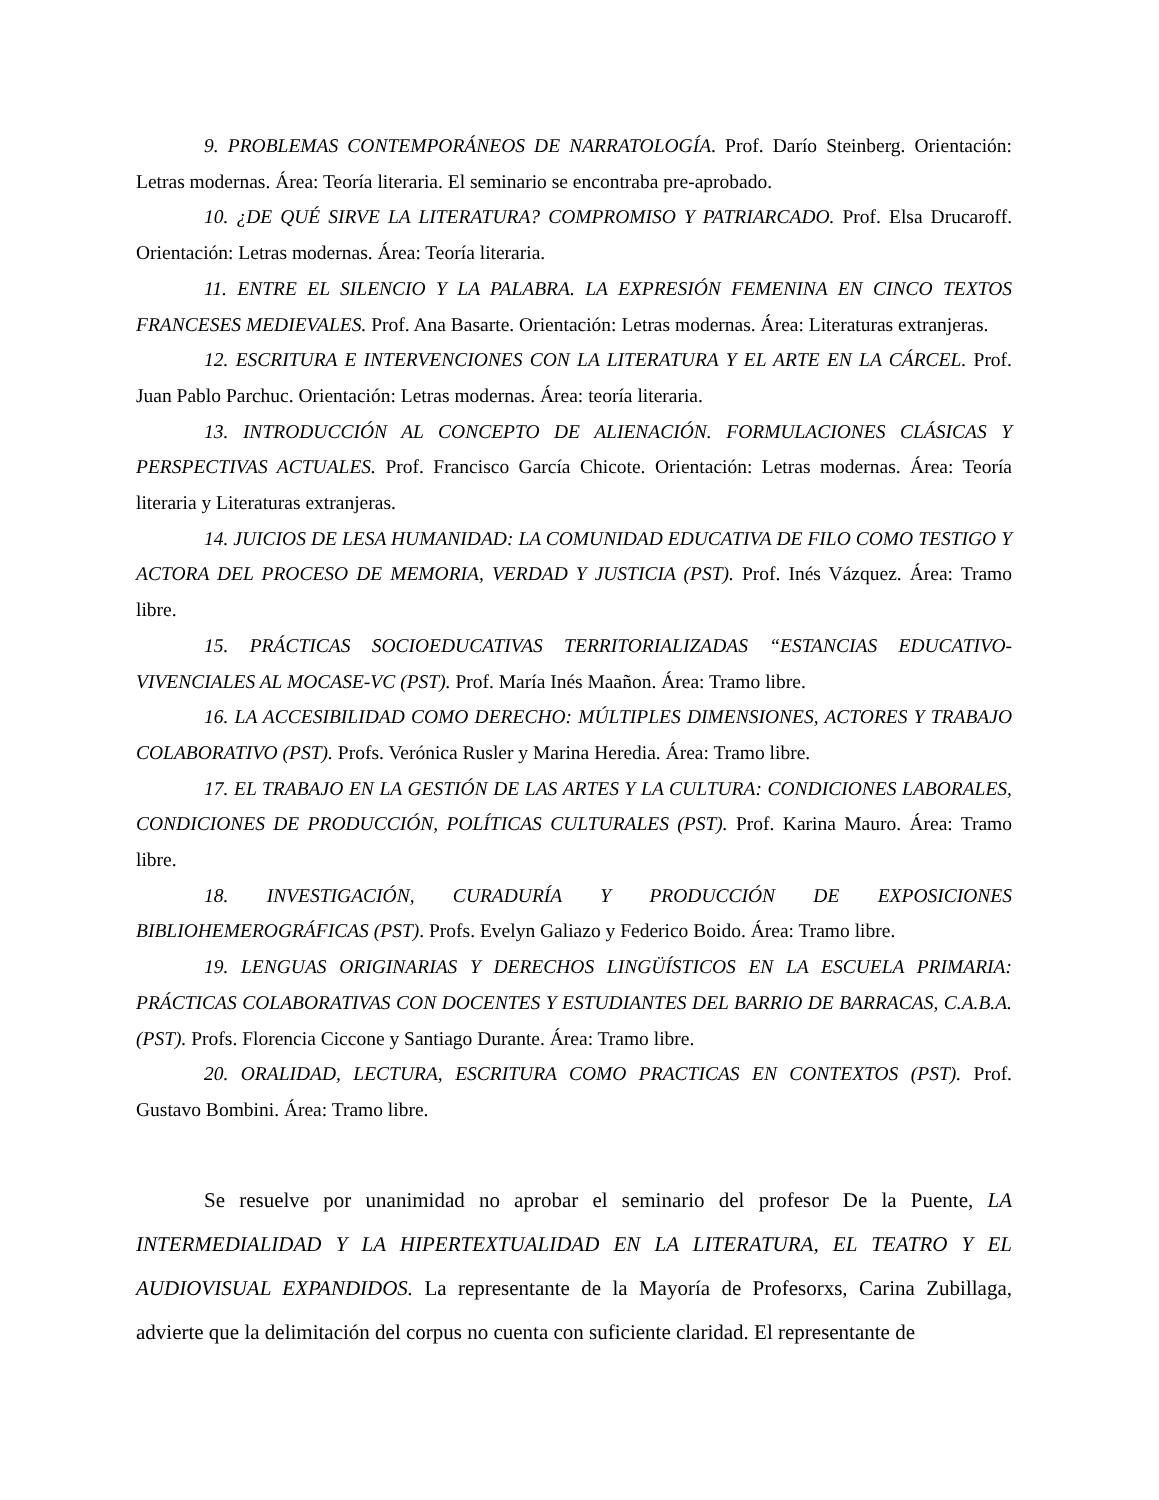9. PROBLEMAS CONTEMPORÁNEOS DE NARRATOLOGÍA. Prof. Darío Steinberg. Orientación: Letras modernas. Área: Teoría literaria. El seminario se encontraba pre-aprobado.
10. ¿DE QUÉ SIRVE LA LITERATURA? COMPROMISO Y PATRIARCADO. Prof. Elsa Drucaroff. Orientación: Letras modernas. Área: Teoría literaria.
11. ENTRE EL SILENCIO Y LA PALABRA. LA EXPRESIÓN FEMENINA EN CINCO TEXTOS FRANCESES MEDIEVALES. Prof. Ana Basarte. Orientación: Letras modernas. Área: Literaturas extranjeras.
12. ESCRITURA E INTERVENCIONES CON LA LITERATURA Y EL ARTE EN LA CÁRCEL. Prof. Juan Pablo Parchuc. Orientación: Letras modernas. Área: teoría literaria.
13. INTRODUCCIÓN AL CONCEPTO DE ALIENACIÓN. FORMULACIONES CLÁSICAS Y PERSPECTIVAS ACTUALES. Prof. Francisco García Chicote. Orientación: Letras modernas. Área: Teoría literaria y Literaturas extranjeras.
14. JUICIOS DE LESA HUMANIDAD: LA COMUNIDAD EDUCATIVA DE FILO COMO TESTIGO Y ACTORA DEL PROCESO DE MEMORIA, VERDAD Y JUSTICIA (PST). Prof. Inés Vázquez. Área: Tramo libre.
15. PRÁCTICAS SOCIOEDUCATIVAS TERRITORIALIZADAS “ESTANCIAS EDUCATIVO-VIVENCIALES AL MOCASE-VC (PST). Prof. María Inés Maañon. Área: Tramo libre.
16. LA ACCESIBILIDAD COMO DERECHO: MÚLTIPLES DIMENSIONES, ACTORES Y TRABAJO COLABORATIVO (PST). Profs. Verónica Rusler y Marina Heredia. Área: Tramo libre.
17. EL TRABAJO EN LA GESTIÓN DE LAS ARTES Y LA CULTURA: CONDICIONES LABORALES, CONDICIONES DE PRODUCCIÓN, POLÍTICAS CULTURALES (PST). Prof. Karina Mauro. Área: Tramo libre.
18. INVESTIGACIÓN, CURADURÍA Y PRODUCCIÓN DE EXPOSICIONES BIBLIOHEMEROGRÁFICAS (PST). Profs. Evelyn Galiazo y Federico Boido. Área: Tramo libre.
19. LENGUAS ORIGINARIAS Y DERECHOS LINGÜÍSTICOS EN LA ESCUELA PRIMARIA: PRÁCTICAS COLABORATIVAS CON DOCENTES Y ESTUDIANTES DEL BARRIO DE BARRACAS, C.A.B.A.(PST). Profs. Florencia Ciccone y Santiago Durante. Área: Tramo libre.
20. ORALIDAD, LECTURA, ESCRITURA COMO PRACTICAS EN CONTEXTOS (PST). Prof. Gustavo Bombini. Área: Tramo libre.
Se resuelve por unanimidad no aprobar el seminario del profesor De la Puente, LA INTERMEDIALIDAD Y LA HIPERTEXTUALIDAD EN LA LITERATURA, EL TEATRO Y EL AUDIOVISUAL EXPANDIDOS. La representante de la Mayoría de Profesorxs, Carina Zubillaga, advierte que la delimitación del corpus no cuenta con suficiente claridad. El representante de